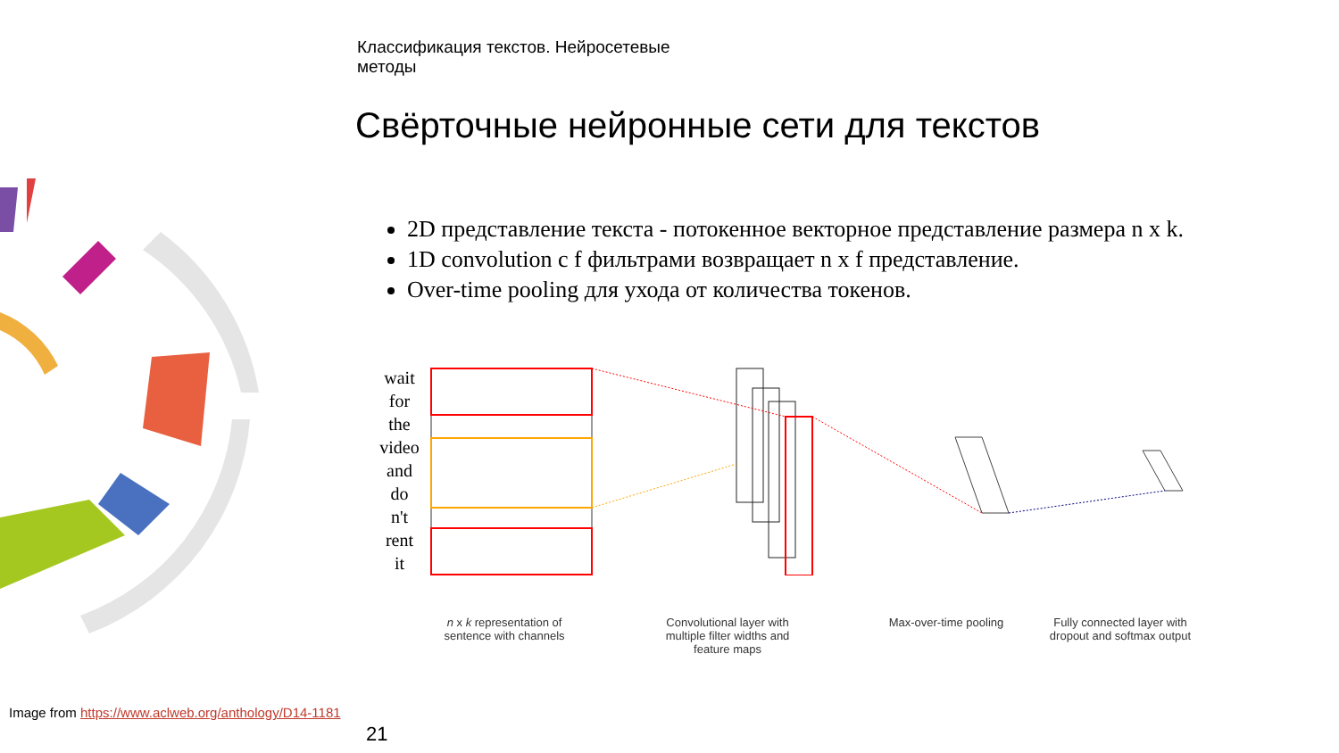Классификация текстов. Нейросетевые
методы
Свёрточные нейронные сети для текстов
2D представление текста - потокенное векторное представление размера n x k.
1D convolution c f фильтрами возвращает n x f представление.
Over-time pooling для ухода от количества токенов.
wait
for
the
video
and
do
n't
rent
it
n x k representation of sentence with channels
Convolutional layer with multiple filter widths and feature maps
Max-over-time pooling
Fully connected layer with dropout and softmax output
Image from https://www.aclweb.org/anthology/D14-1181
21